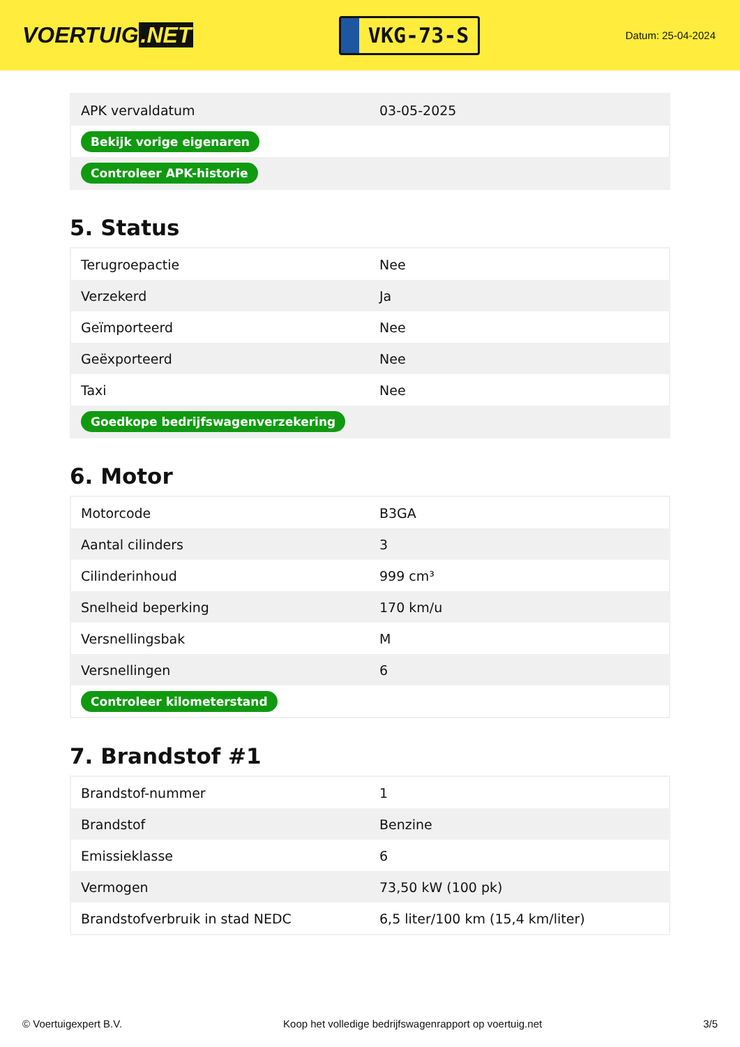VOERTUIG.NET
VKG-73-S
Datum: 25-04-2024
| APK vervaldatum | 03-05-2025 |
| Bekijk vorige eigenaren | |
| Controleer APK-historie | |
5. Status
| Terugroepactie | Nee |
| Verzekerd | Ja |
| Geïmporteerd | Nee |
| Geëxporteerd | Nee |
| Taxi | Nee |
| Goedkope bedrijfswagenverzekering | |
6. Motor
| Motorcode | B3GA |
| Aantal cilinders | 3 |
| Cilinderinhoud | 999 cm³ |
| Snelheid beperking | 170 km/u |
| Versnellingsbak | M |
| Versnellingen | 6 |
| Controleer kilometerstand | |
7. Brandstof #1
| Brandstof-nummer | 1 |
| Brandstof | Benzine |
| Emissieklasse | 6 |
| Vermogen | 73,50 kW (100 pk) |
| Brandstofverbruik in stad NEDC | 6,5 liter/100 km (15,4 km/liter) |
© Voertuigexpert B.V. Koop het volledige bedrijfswagenrapport op voertuig.net 3/5